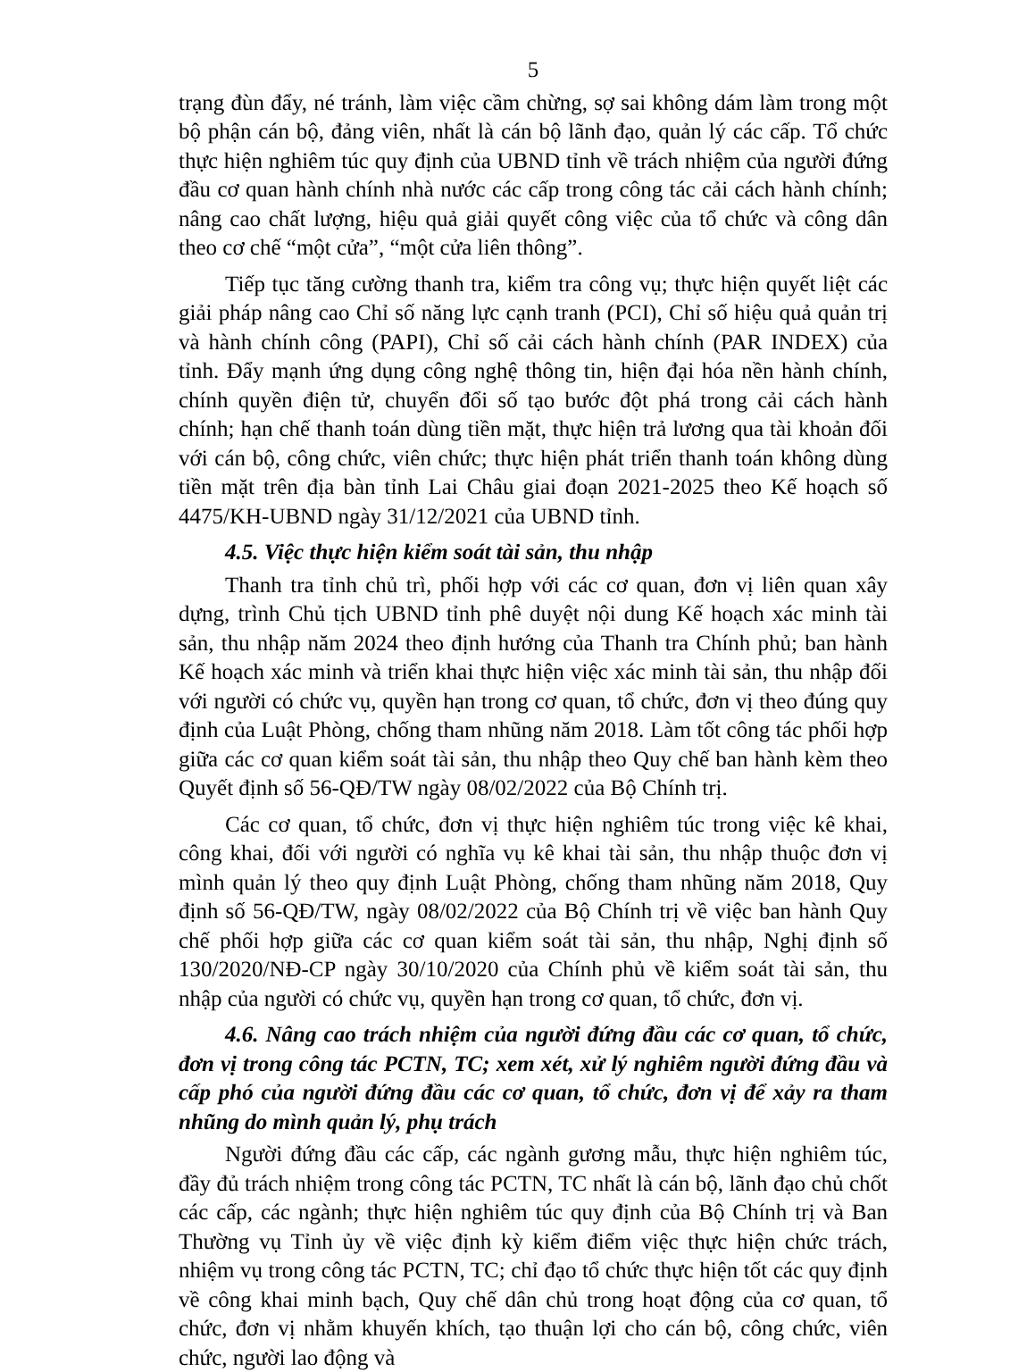5
trạng đùn đẩy, né tránh, làm việc cầm chừng, sợ sai không dám làm trong một bộ phận cán bộ, đảng viên, nhất là cán bộ lãnh đạo, quản lý các cấp. Tổ chức thực hiện nghiêm túc quy định của UBND tỉnh về trách nhiệm của người đứng đầu cơ quan hành chính nhà nước các cấp trong công tác cải cách hành chính; nâng cao chất lượng, hiệu quả giải quyết công việc của tổ chức và công dân theo cơ chế “một cửa”, “một cửa liên thông”.
Tiếp tục tăng cường thanh tra, kiểm tra công vụ; thực hiện quyết liệt các giải pháp nâng cao Chỉ số năng lực cạnh tranh (PCI), Chỉ số hiệu quả quản trị và hành chính công (PAPI), Chỉ số cải cách hành chính (PAR INDEX) của tỉnh. Đẩy mạnh ứng dụng công nghệ thông tin, hiện đại hóa nền hành chính, chính quyền điện tử, chuyển đổi số tạo bước đột phá trong cải cách hành chính; hạn chế thanh toán dùng tiền mặt, thực hiện trả lương qua tài khoản đối với cán bộ, công chức, viên chức; thực hiện phát triển thanh toán không dùng tiền mặt trên địa bàn tỉnh Lai Châu giai đoạn 2021-2025 theo Kế hoạch số 4475/KH-UBND ngày 31/12/2021 của UBND tỉnh.
4.5. Việc thực hiện kiểm soát tài sản, thu nhập
Thanh tra tỉnh chủ trì, phối hợp với các cơ quan, đơn vị liên quan xây dựng, trình Chủ tịch UBND tỉnh phê duyệt nội dung Kế hoạch xác minh tài sản, thu nhập năm 2024 theo định hướng của Thanh tra Chính phủ; ban hành Kế hoạch xác minh và triển khai thực hiện việc xác minh tài sản, thu nhập đối với người có chức vụ, quyền hạn trong cơ quan, tổ chức, đơn vị theo đúng quy định của Luật Phòng, chống tham nhũng năm 2018. Làm tốt công tác phối hợp giữa các cơ quan kiểm soát tài sản, thu nhập theo Quy chế ban hành kèm theo Quyết định số 56-QĐ/TW ngày 08/02/2022 của Bộ Chính trị.
Các cơ quan, tổ chức, đơn vị thực hiện nghiêm túc trong việc kê khai, công khai, đối với người có nghĩa vụ kê khai tài sản, thu nhập thuộc đơn vị mình quản lý theo quy định Luật Phòng, chống tham nhũng năm 2018, Quy định số 56-QĐ/TW, ngày 08/02/2022 của Bộ Chính trị về việc ban hành Quy chế phối hợp giữa các cơ quan kiểm soát tài sản, thu nhập, Nghị định số 130/2020/NĐ-CP ngày 30/10/2020 của Chính phủ về kiểm soát tài sản, thu nhập của người có chức vụ, quyền hạn trong cơ quan, tổ chức, đơn vị.
4.6. Nâng cao trách nhiệm của người đứng đầu các cơ quan, tổ chức, đơn vị trong công tác PCTN, TC; xem xét, xử lý nghiêm người đứng đầu và cấp phó của người đứng đầu các cơ quan, tổ chức, đơn vị để xảy ra tham nhũng do mình quản lý, phụ trách
Người đứng đầu các cấp, các ngành gương mẫu, thực hiện nghiêm túc, đầy đủ trách nhiệm trong công tác PCTN, TC nhất là cán bộ, lãnh đạo chủ chốt các cấp, các ngành; thực hiện nghiêm túc quy định của Bộ Chính trị và Ban Thường vụ Tỉnh ủy về việc định kỳ kiểm điểm việc thực hiện chức trách, nhiệm vụ trong công tác PCTN, TC; chỉ đạo tổ chức thực hiện tốt các quy định về công khai minh bạch, Quy chế dân chủ trong hoạt động của cơ quan, tổ chức, đơn vị nhằm khuyến khích, tạo thuận lợi cho cán bộ, công chức, viên chức, người lao động và